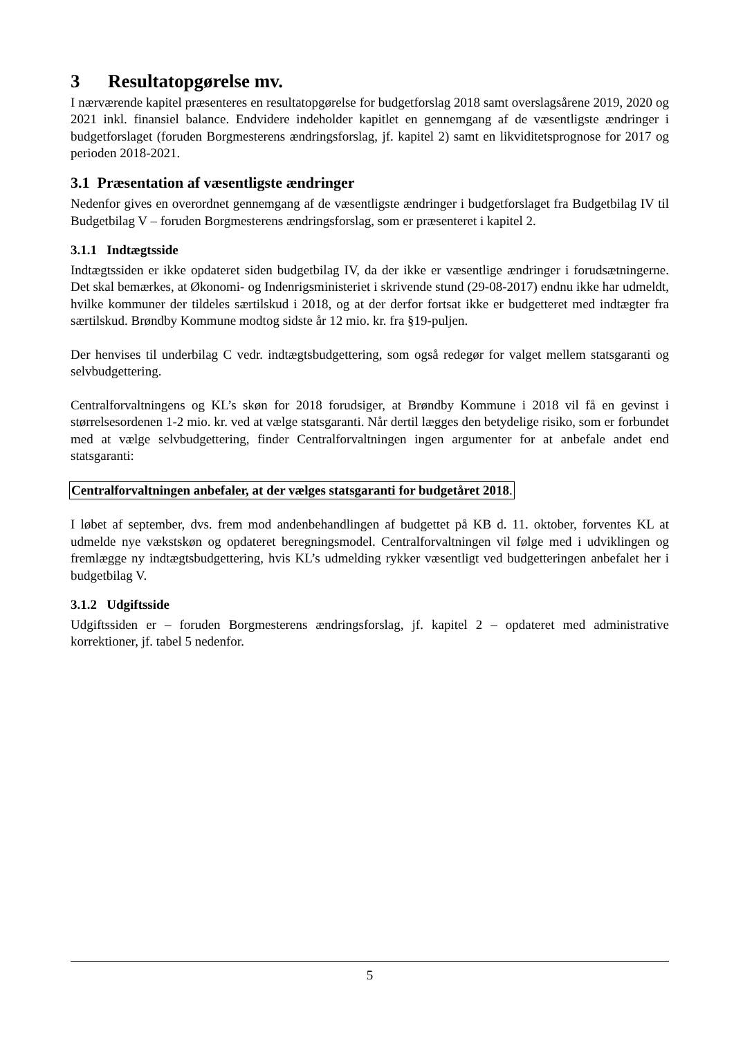3 Resultatopgørelse mv.
I nærværende kapitel præsenteres en resultatopgørelse for budgetforslag 2018 samt overslagsårene 2019, 2020 og 2021 inkl. finansiel balance. Endvidere indeholder kapitlet en gennemgang af de væsentligste ændringer i budgetforslaget (foruden Borgmesterens ændringsforslag, jf. kapitel 2) samt en likviditetsprognose for 2017 og perioden 2018-2021.
3.1 Præsentation af væsentligste ændringer
Nedenfor gives en overordnet gennemgang af de væsentligste ændringer i budgetforslaget fra Budgetbilag IV til Budgetbilag V – foruden Borgmesterens ændringsforslag, som er præsenteret i kapitel 2.
3.1.1 Indtægtsside
Indtægtssiden er ikke opdateret siden budgetbilag IV, da der ikke er væsentlige ændringer i forudsætningerne. Det skal bemærkes, at Økonomi- og Indenrigsministeriet i skrivende stund (29-08-2017) endnu ikke har udmeldt, hvilke kommuner der tildeles særtilskud i 2018, og at der derfor fortsat ikke er budgetteret med indtægter fra særtilskud. Brøndby Kommune modtog sidste år 12 mio. kr. fra §19-puljen.
Der henvises til underbilag C vedr. indtægtsbudgettering, som også redegør for valget mellem statsgaranti og selvbudgettering.
Centralforvaltningens og KL’s skøn for 2018 forudsiger, at Brøndby Kommune i 2018 vil få en gevinst i størrelsesordenen 1-2 mio. kr. ved at vælge statsgaranti. Når dertil lægges den betydelige risiko, som er forbundet med at vælge selvbudgettering, finder Centralforvaltningen ingen argumenter for at anbefale andet end statsgaranti:
Centralforvaltningen anbefaler, at der vælges statsgaranti for budgetåret 2018.
I løbet af september, dvs. frem mod andenbehandlingen af budgettet på KB d. 11. oktober, forventes KL at udmelde nye vækstskøn og opdateret beregningsmodel. Centralforvaltningen vil følge med i udviklingen og fremlægge ny indtægtsbudgettering, hvis KL’s udmelding rykker væsentligt ved budgetteringen anbefalet her i budgetbilag V.
3.1.2 Udgiftsside
Udgiftssiden er – foruden Borgmesterens ændringsforslag, jf. kapitel 2 – opdateret med administrative korrektioner, jf. tabel 5 nedenfor.
5